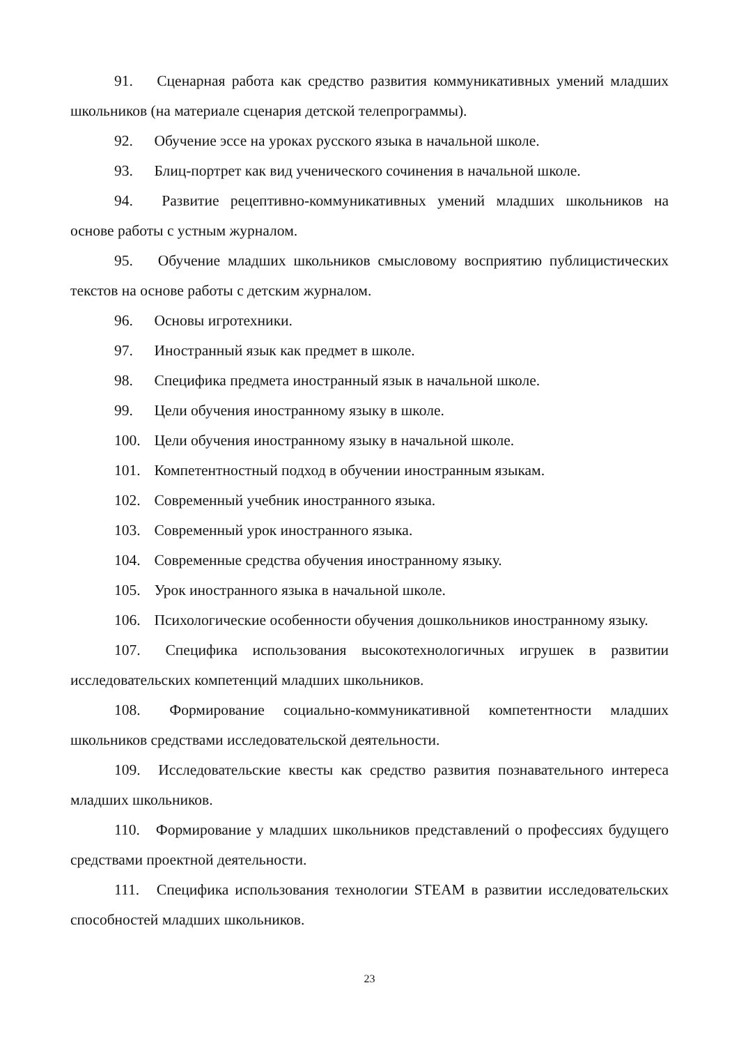91. Сценарная работа как средство развития коммуникативных умений младших школьников (на материале сценария детской телепрограммы).
92. Обучение эссе на уроках русского языка в начальной школе.
93. Блиц-портрет как вид ученического сочинения в начальной школе.
94. Развитие рецептивно-коммуникативных умений младших школьников на основе работы с устным журналом.
95. Обучение младших школьников смысловому восприятию публицистических текстов на основе работы с детским журналом.
96. Основы игротехники.
97. Иностранный язык как предмет в школе.
98. Специфика предмета иностранный язык в начальной школе.
99. Цели обучения иностранному языку в школе.
100. Цели обучения иностранному языку в начальной школе.
101. Компетентностный подход в обучении иностранным языкам.
102. Современный учебник иностранного языка.
103. Современный урок иностранного языка.
104. Современные средства обучения иностранному языку.
105. Урок иностранного языка в начальной школе.
106. Психологические особенности обучения дошкольников иностранному языку.
107. Специфика использования высокотехнологичных игрушек в развитии исследовательских компетенций младших школьников.
108. Формирование социально-коммуникативной компетентности младших школьников средствами исследовательской деятельности.
109. Исследовательские квесты как средство развития познавательного интереса младших школьников.
110. Формирование у младших школьников представлений о профессиях будущего средствами проектной деятельности.
111. Специфика использования технологии STEAM в развитии исследовательских способностей младших школьников.
23